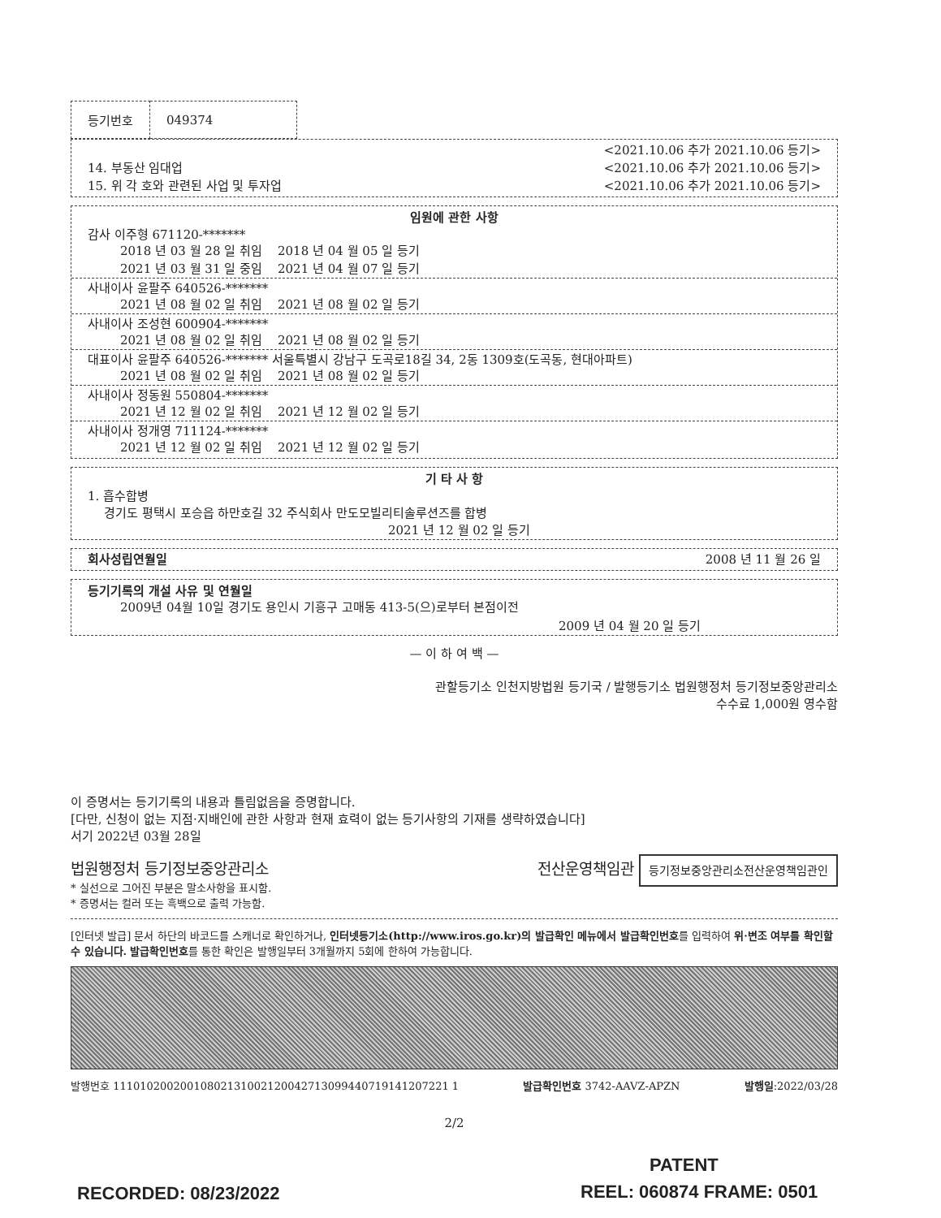| 등기번호 | 049374 |
<2021.10.06 추가 2021.10.06 등기>
14. 부동산 임대업 <2021.10.06 추가 2021.10.06 등기>
15. 위 각 호와 관련된 사업 및 투자업 <2021.10.06 추가 2021.10.06 등기>
임원에 관한 사항
감사 이주형 671120-*******
2018 년 03 월 28 일 취임 2018 년 04 월 05 일 등기
2021 년 03 월 31 일 중임 2021 년 04 월 07 일 등기
사내이사 윤팔주 640526-*******
2021 년 08 월 02 일 취임 2021 년 08 월 02 일 등기
사내이사 조성현 600904-*******
2021 년 08 월 02 일 취임 2021 년 08 월 02 일 등기
대표이사 윤팔주 640526-******* 서울특별시 강남구 도곡로18길 34, 2동 1309호(도곡동, 현대아파트)
2021 년 08 월 02 일 취임 2021 년 08 월 02 일 등기
사내이사 정동원 550804-*******
2021 년 12 월 02 일 취임 2021 년 12 월 02 일 등기
사내이사 정개영 711124-*******
2021 년 12 월 02 일 취임 2021 년 12 월 02 일 등기
기 타 사 항
1. 흡수합병
경기도 평택시 포승읍 하만호길 32 주식회사 만도모빌리티솔루션즈를 합병
2021 년 12 월 02 일 등기
회사성립연월일 2008 년 11 월 26 일
등기기록의 개설 사유 및 연월일
2009년 04월 10일 경기도 용인시 기흥구 고매동 413-5(으)로부터 본점이전
2009 년 04 월 20 일 등기
— 이 하 여 백 —
관할등기소 인천지방법원 등기국 / 발행등기소 법원행정처 등기정보중앙관리소
수수료 1,000원 영수함
이 증명서는 등기기록의 내용과 틀림없음을 증명합니다.
[다만, 신청이 없는 지점·지배인에 관한 사항과 현재 효력이 없는 등기사항의 기재를 생략하였습니다]
서기 2022년 03월 28일
법원행정처 등기정보중앙관리소 전산운영책임관 등기정보중앙관리소전산운영책임관인
* 실선으로 그어진 부분은 말소사항을 표시함.
* 증명서는 컬러 또는 흑백으로 출력 가능함.
[인터넷 발급] 문서 하단의 바코드를 스캐너로 확인하거나, 인터넷등기소(http://www.iros.go.kr)의 발급확인 메뉴에서 발급확인번호를 입력하여 위·변조 여부를 확인할 수 있습니다. 발급확인번호를 통한 확인은 발행일부터 3개월까지 5회에 한하여 가능합니다.
발행번호 11101020020010802131002120042713099440719141207221 1 발급확인번호 3742-AAVZ-APZN 발행일:2022/03/28
2/2
PATENT
RECORDED: 08/23/2022 REEL: 060874 FRAME: 0501